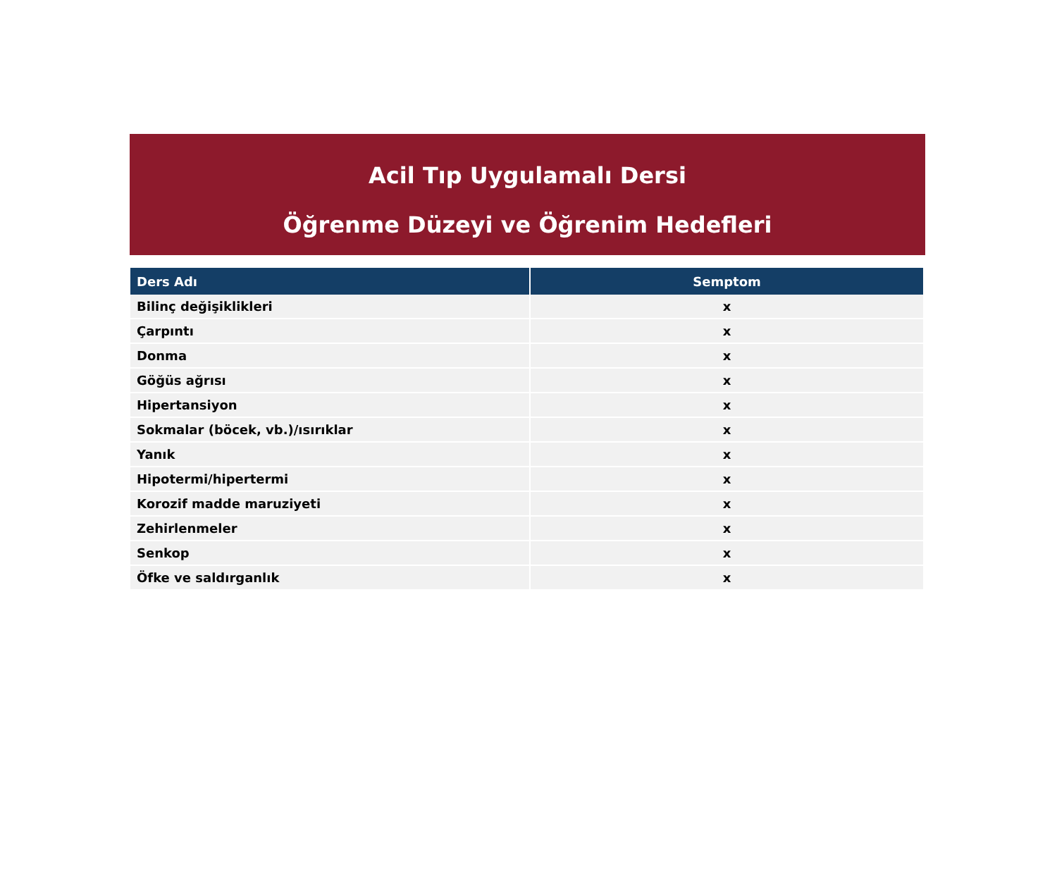Acil Tıp Uygulamalı Dersi
Öğrenme Düzeyi ve Öğrenim Hedefleri
| Ders Adı | Semptom |
| --- | --- |
| Bilinç değişiklikleri | x |
| Çarpıntı | x |
| Donma | x |
| Göğüs ağrısı | x |
| Hipertansiyon | x |
| Sokmalar (böcek, vb.)/ısırıklar | x |
| Yanık | x |
| Hipotermi/hipertermi | x |
| Korozif madde maruziyeti | x |
| Zehirlenmeler | x |
| Senkop | x |
| Öfke ve saldırganlık | x |